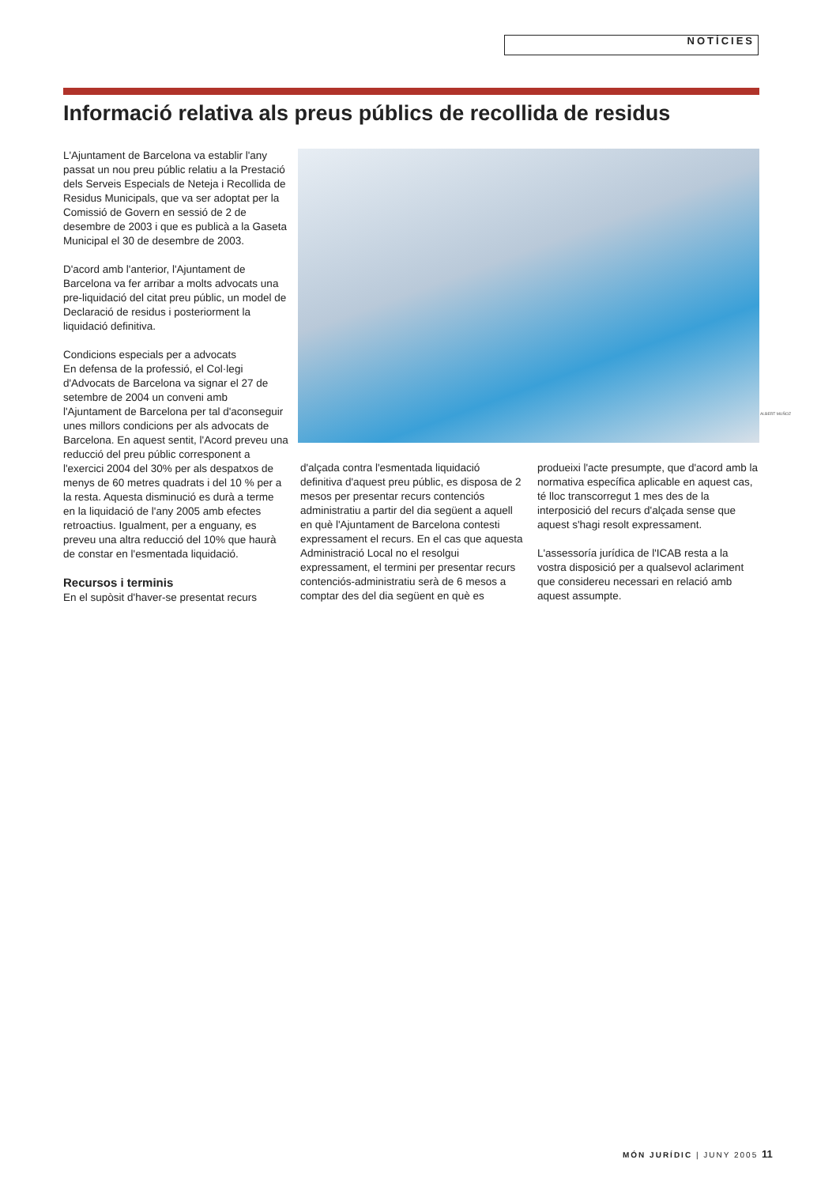NOTÍCIES
Informació relativa als preus públics de recollida de residus
L'Ajuntament de Barcelona va establir l'any passat un nou preu públic relatiu a la Prestació dels Serveis Especials de Neteja i Recollida de Residus Municipals, que va ser adoptat per la Comissió de Govern en sessió de 2 de desembre de 2003 i que es publicà a la Gaseta Municipal el 30 de desembre de 2003.
D'acord amb l'anterior, l'Ajuntament de Barcelona va fer arribar a molts advocats una pre-liquidació del citat preu públic, un model de Declaració de residus i posteriorment la liquidació definitiva.
Condicions especials per a advocats
En defensa de la professió, el Col·legi d'Advocats de Barcelona va signar el 27 de setembre de 2004 un conveni amb l'Ajuntament de Barcelona per tal d'aconseguir unes millors condicions per als advocats de Barcelona. En aquest sentit, l'Acord preveu una reducció del preu públic corresponent a l'exercici 2004 del 30% per als despatxos de menys de 60 metres quadrats i del 10 % per a la resta. Aquesta disminució es durà a terme en la liquidació de l'any 2005 amb efectes retroactius. Igualment, per a enguany, es preveu una altra reducció del 10% que haurà de constar en l'esmentada liquidació.
Recursos i terminis
En el supòsit d'haver-se presentat recurs
ALBERT MUÑOZ
d'alçada contra l'esmentada liquidació definitiva d'aquest preu públic, es disposa de 2 mesos per presentar recurs contenciós administratiu a partir del dia següent a aquell en què l'Ajuntament de Barcelona contesti expressament el recurs. En el cas que aquesta Administració Local no el resolgui expressament, el termini per presentar recurs contenciós-administratiu serà de 6 mesos a comptar des del dia següent en què es
produeixi l'acte presumpte, que d'acord amb la normativa específica aplicable en aquest cas, té lloc transcorregut 1 mes des de la interposició del recurs d'alçada sense que aquest s'hagi resolt expressament.
L'assessoría jurídica de l'ICAB resta a la vostra disposició per a qualsevol aclariment que considereu necessari en relació amb aquest assumpte.
MÓN JURÍDIC | JUNY 2005 11